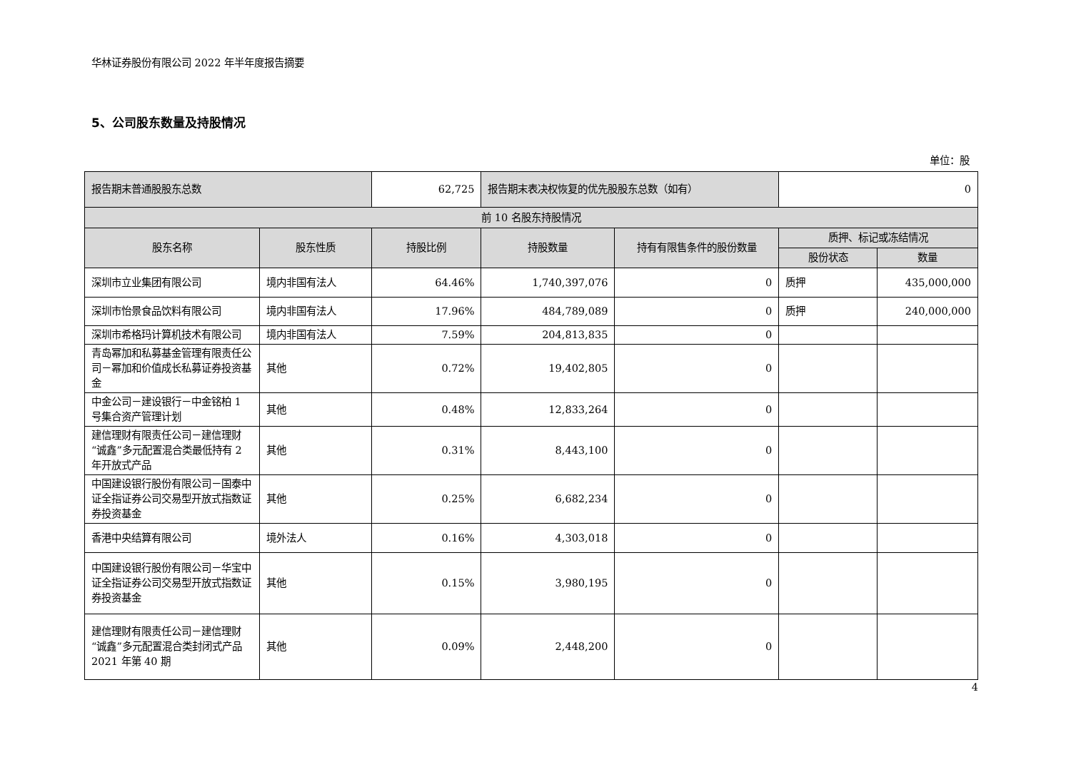华林证券股份有限公司 2022 年半年度报告摘要
5、公司股东数量及持股情况
单位：股
| 报告期末普通股股东总数 | | 62,725 | 报告期末表决权恢复的优先股股东总数（如有） | | 0 | |
| 前 10 名股东持股情况 | | | | | | |
| 股东名称 | 股东性质 | 持股比例 | 持股数量 | 持有有限售条件的股份数量 | 质押、标记或冻结情况 | |
| | | | | | 股份状态 | 数量 |
| 深圳市立业集团有限公司 | 境内非国有法人 | 64.46% | 1,740,397,076 | 0 | 质押 | 435,000,000 |
| 深圳市怡景食品饮料有限公司 | 境内非国有法人 | 17.96% | 484,789,089 | 0 | 质押 | 240,000,000 |
| 深圳市希格玛计算机技术有限公司 | 境内非国有法人 | 7.59% | 204,813,835 | 0 | | |
| 青岛幂加和私募基金管理有限责任公司－幂加和价值成长私募证券投资基金 | 其他 | 0.72% | 19,402,805 | 0 | | |
| 中金公司－建设银行－中金铭柏 1 号集合资产管理计划 | 其他 | 0.48% | 12,833,264 | 0 | | |
| 建信理财有限责任公司－建信理财“诚鑫”多元配置混合类最低持有 2 年开放式产品 | 其他 | 0.31% | 8,443,100 | 0 | | |
| 中国建设银行股份有限公司－国泰中证全指证券公司交易型开放式指数证券投资基金 | 其他 | 0.25% | 6,682,234 | 0 | | |
| 香港中央结算有限公司 | 境外法人 | 0.16% | 4,303,018 | 0 | | |
| 中国建设银行股份有限公司－华宝中证全指证券公司交易型开放式指数证券投资基金 | 其他 | 0.15% | 3,980,195 | 0 | | |
| 建信理财有限责任公司－建信理财“诚鑫”多元配置混合类封闭式产品 2021 年第 40 期 | 其他 | 0.09% | 2,448,200 | 0 | | |
4